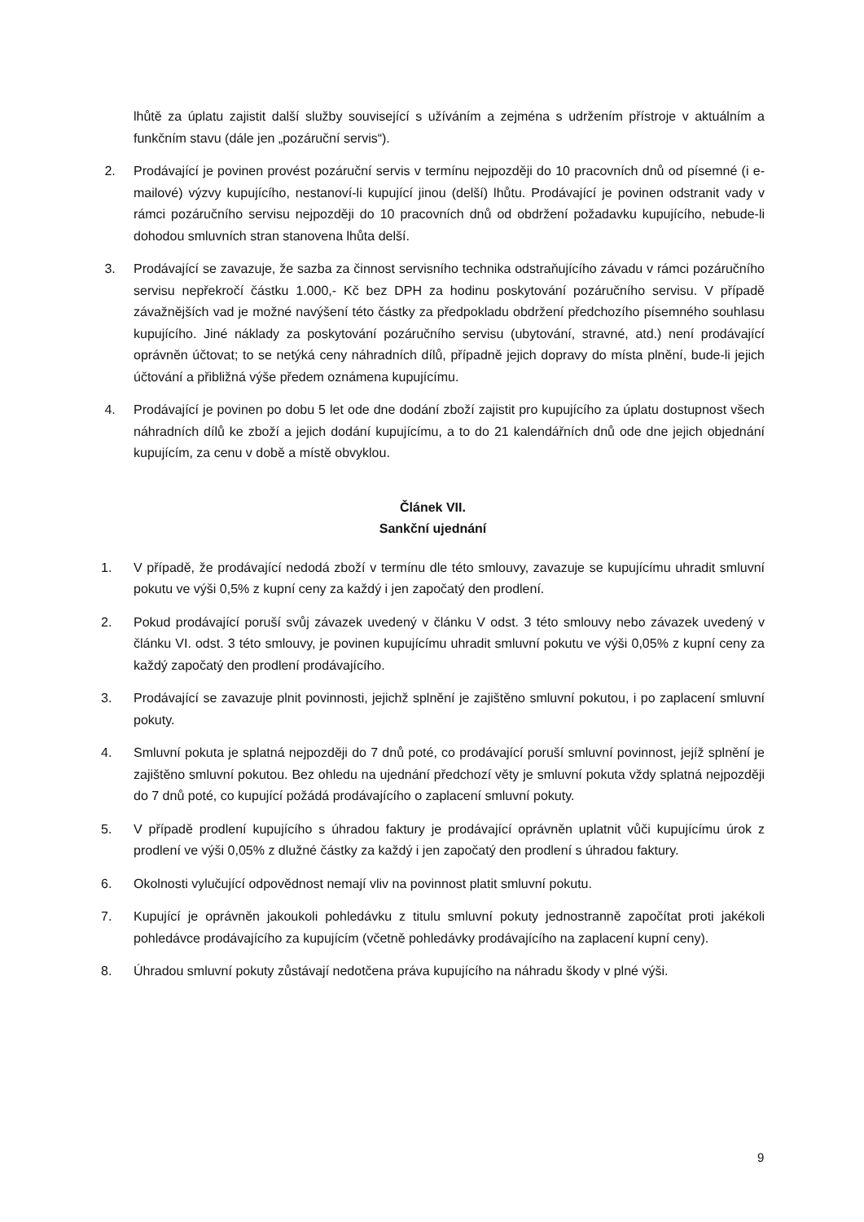lhůtě za úplatu zajistit další služby související s užíváním a zejména s udržením přístroje v aktuálním a funkčním stavu (dále jen „pozáruční servis“).
2. Prodávající je povinen provést pozáruční servis v termínu nejpozději do 10 pracovních dnů od písemné (i e-mailové) výzvy kupujícího, nestanoví-li kupující jinou (delší) lhůtu. Prodávající je povinen odstranit vady v rámci pozáručního servisu nejpozději do 10 pracovních dnů od obdržení požadavku kupujícího, nebude-li dohodou smluvních stran stanovena lhůta delší.
3. Prodávající se zavazuje, že sazba za činnost servisního technika odstraňujícího závadu v rámci pozáručního servisu nepřekročí částku 1.000,- Kč bez DPH za hodinu poskytování pozáručního servisu. V případě závažnějších vad je možné navýšení této částky za předpokladu obdržení předchozího písemného souhlasu kupujícího. Jiné náklady za poskytování pozáručního servisu (ubytování, stravné, atd.) není prodávající oprávněn účtovat; to se netýká ceny náhradních dílů, případně jejich dopravy do místa plnění, bude-li jejich účtování a přibližná výše předem oznámena kupujícímu.
4. Prodávající je povinen po dobu 5 let ode dne dodání zboží zajistit pro kupujícího za úplatu dostupnost všech náhradních dílů ke zboží a jejich dodání kupujícímu, a to do 21 kalendářních dnů ode dne jejich objednání kupujícím, za cenu v době a místě obvyklou.
Článek VII.
Sankční ujednání
1. V případě, že prodávající nedodá zboží v termínu dle této smlouvy, zavazuje se kupujícímu uhradit smluvní pokutu ve výši 0,5% z kupní ceny za každý i jen započatý den prodlení.
2. Pokud prodávající poruší svůj závazek uvedený v článku V odst. 3 této smlouvy nebo závazek uvedený v článku VI. odst. 3 této smlouvy, je povinen kupujícímu uhradit smluvní pokutu ve výši 0,05% z kupní ceny za každý započatý den prodlení prodávajícího.
3. Prodávající se zavazuje plnit povinnosti, jejichž splnění je zajištěno smluvní pokutou, i po zaplacení smluvní pokuty.
4. Smluvní pokuta je splatná nejpozději do 7 dnů poté, co prodávající poruší smluvní povinnost, jejíž splnění je zajištěno smluvní pokutou. Bez ohledu na ujednání předchozí věty je smluvní pokuta vždy splatná nejpozději do 7 dnů poté, co kupující požádá prodávajícího o zaplacení smluvní pokuty.
5. V případě prodlení kupujícího s úhradou faktury je prodávající oprávněn uplatnit vůči kupujícímu úrok z prodlení ve výši 0,05% z dlužné částky za každý i jen započatý den prodlení s úhradou faktury.
6. Okolnosti vylučující odpovědnost nemají vliv na povinnost platit smluvní pokutu.
7. Kupující je oprávněn jakoukoli pohledávku z titulu smluvní pokuty jednostranně započítat proti jakékoli pohledávce prodávajícího za kupujícím (včetně pohledávky prodávajícího na zaplacení kupní ceny).
8. Úhradou smluvní pokuty zůstávají nedotčena práva kupujícího na náhradu škody v plné výši.
9